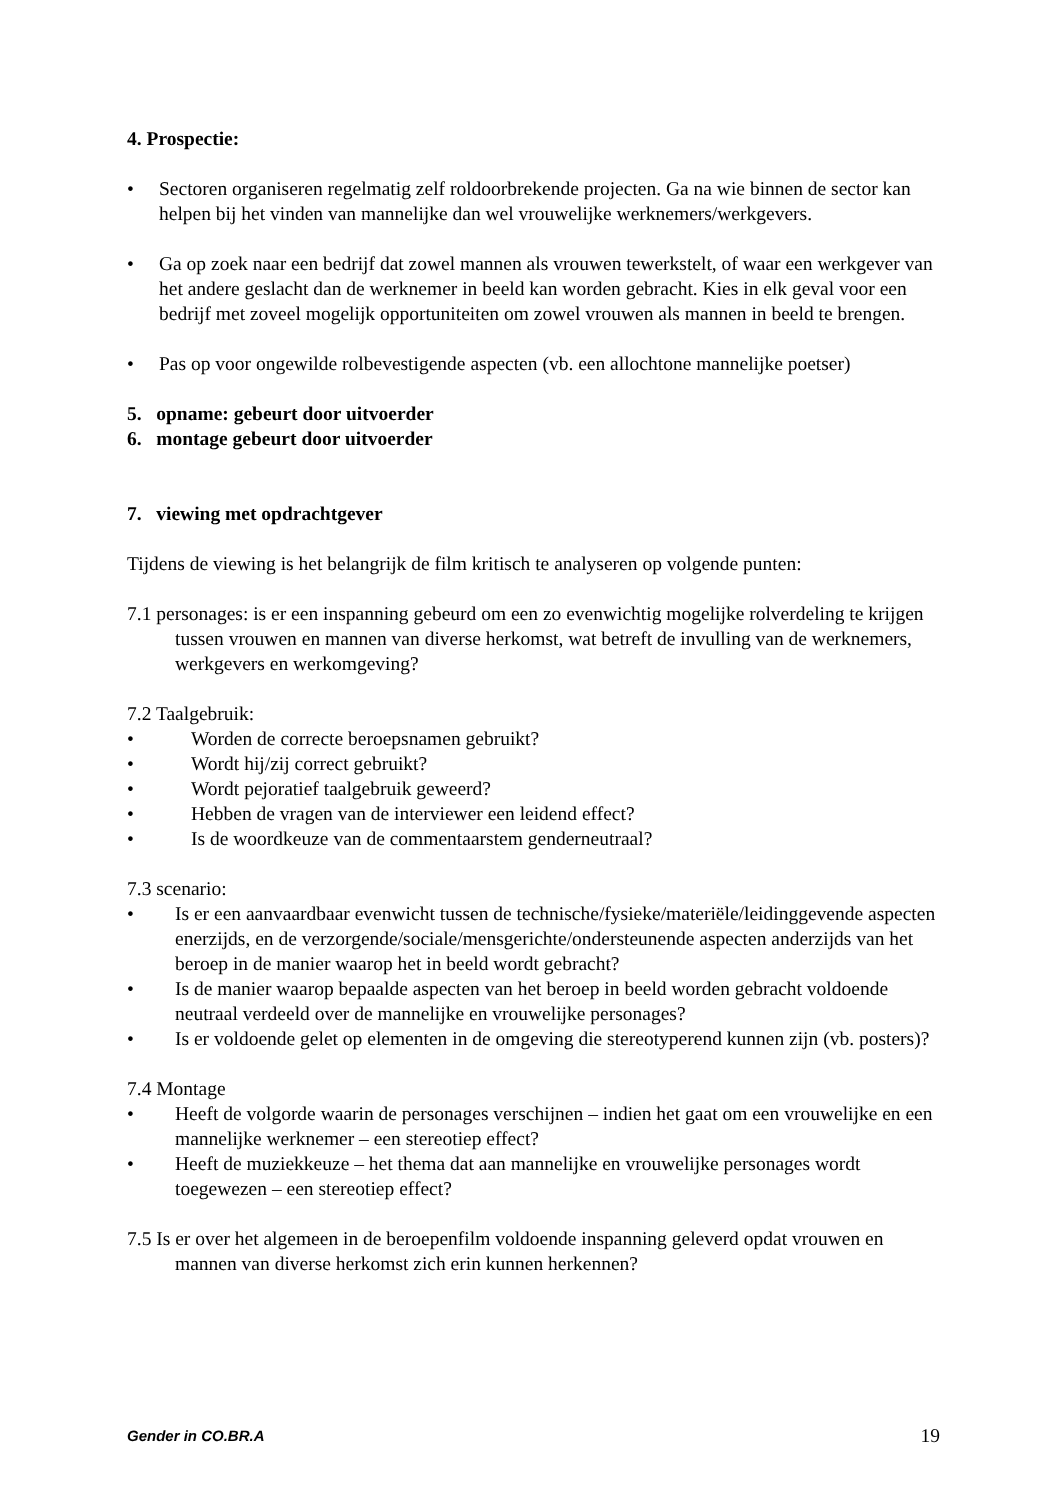4. Prospectie:
• Sectoren organiseren regelmatig zelf roldoorbrekende projecten. Ga na wie binnen de sector kan helpen bij het vinden van mannelijke dan wel vrouwelijke werknemers/werkgevers.
• Ga op zoek naar een bedrijf dat zowel mannen als vrouwen tewerkstelt, of waar een werkgever van het andere geslacht dan de werknemer in beeld kan worden gebracht. Kies in elk geval voor een bedrijf met zoveel mogelijk opportuniteiten om zowel vrouwen als mannen in beeld te brengen.
• Pas op voor ongewilde rolbevestigende aspecten (vb. een allochtone mannelijke poetser)
5. opname: gebeurt door uitvoerder
6. montage gebeurt door uitvoerder
7. viewing met opdrachtgever
Tijdens de viewing is het belangrijk de film kritisch te analyseren op volgende punten:
7.1 personages: is er een inspanning gebeurd om een zo evenwichtig mogelijke rolverdeling te krijgen tussen vrouwen en mannen van diverse herkomst, wat betreft de invulling van de werknemers, werkgevers en werkomgeving?
7.2 Taalgebruik:
• Worden de correcte beroepsnamen gebruikt?
• Wordt hij/zij correct gebruikt?
• Wordt pejoratief taalgebruik geweerd?
• Hebben de vragen van de interviewer een leidend effect?
• Is de woordkeuze van de commentaarstem genderneutraal?
7.3 scenario:
• Is er een aanvaardbaar evenwicht tussen de technische/fysieke/materiële/leidinggevende aspecten enerzijds, en de verzorgende/sociale/mensgerichte/ondersteunende aspecten anderzijds van het beroep in de manier waarop het in beeld wordt gebracht?
• Is de manier waarop bepaalde aspecten van het beroep in beeld worden gebracht voldoende neutraal verdeeld over de mannelijke en vrouwelijke personages?
• Is er voldoende gelet op elementen in de omgeving die stereotyperend kunnen zijn (vb. posters)?
7.4 Montage
• Heeft de volgorde waarin de personages verschijnen – indien het gaat om een vrouwelijke en een mannelijke werknemer – een stereotiep effect?
• Heeft de muziekkeuze – het thema dat aan mannelijke en vrouwelijke personages wordt toegewezen – een stereotiep effect?
7.5 Is er over het algemeen in de beroepenfilm voldoende inspanning geleverd opdat vrouwen en mannen van diverse herkomst zich erin kunnen herkennen?
Gender in CO.BR.A 19